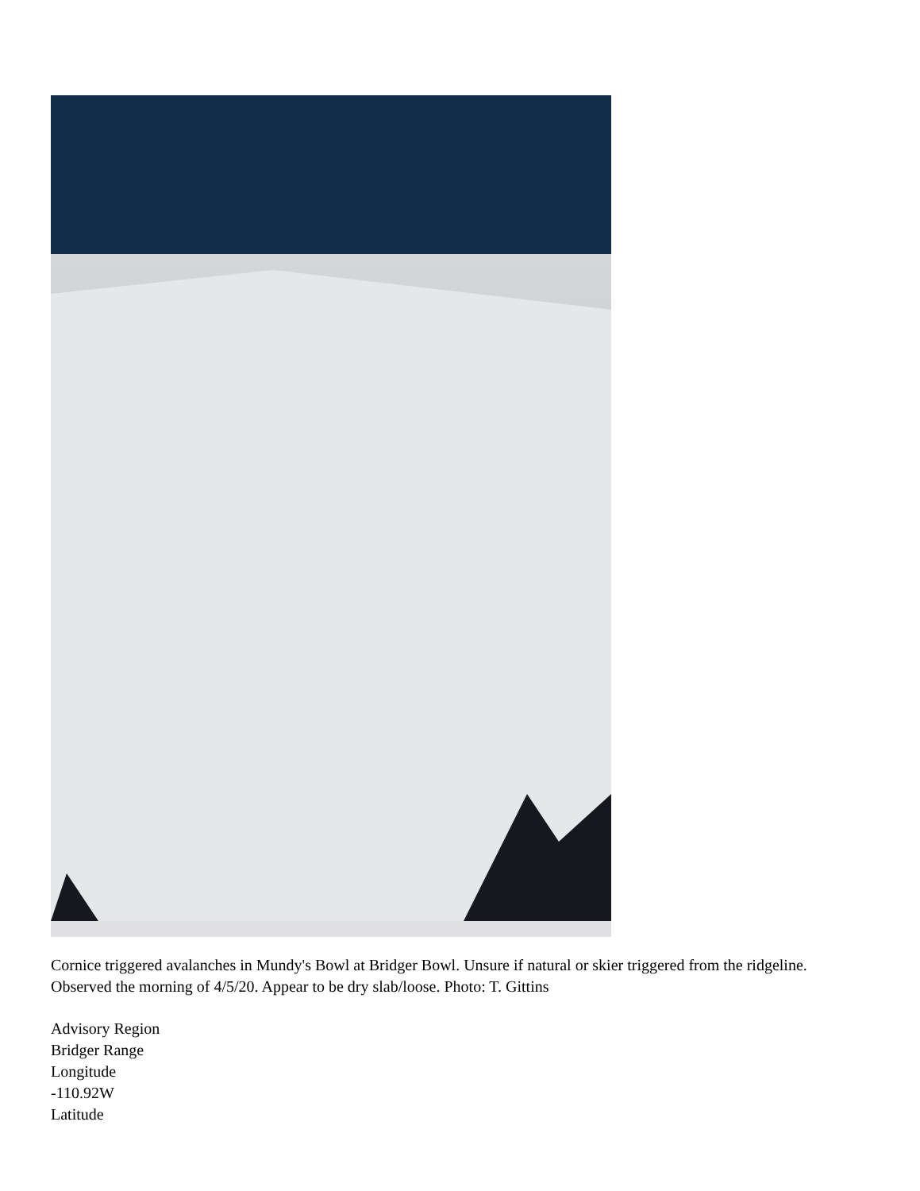Cornice triggered avalanches in Mundy's Bowl at Bridger Bowl. Unsure if natural or skier triggered from the ridgeline. Observed the morning of 4/5/20. Appear to be dry slab/loose. Photo: T. Gittins
Advisory Region
Bridger Range
Longitude
-110.92W
Latitude